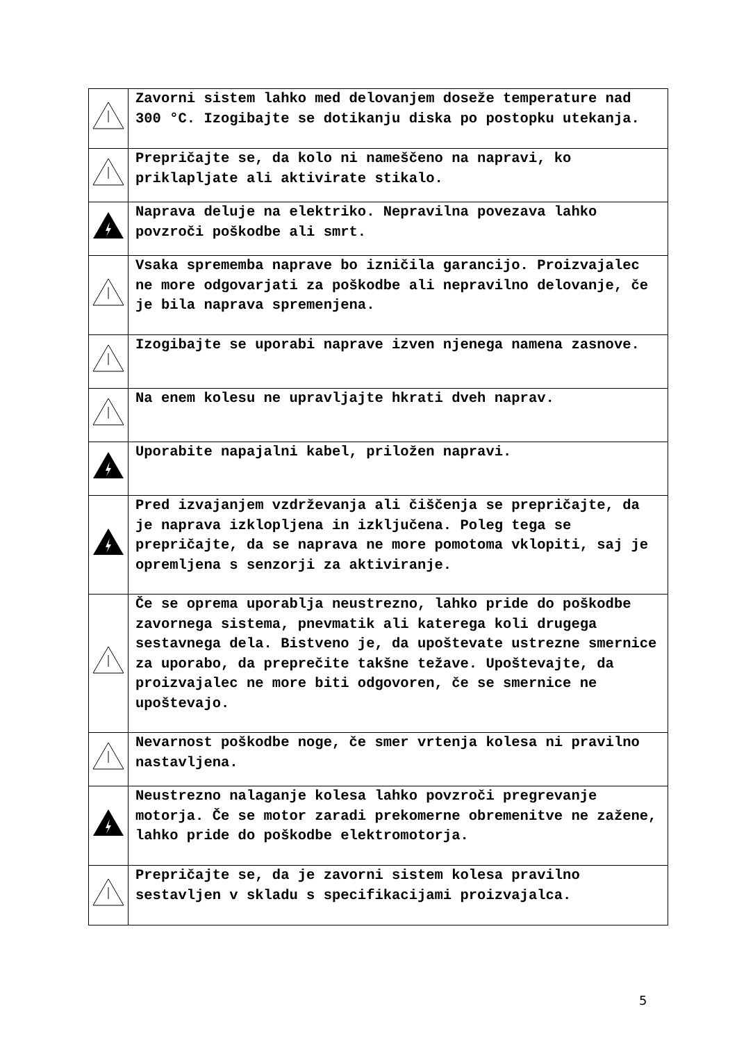| | Zavorni sistem lahko med delovanjem doseže temperature nad 300 °C. Izogibajte se dotikanju diska po postopku utekanja. |
| | Prepričajte se, da kolo ni nameščeno na napravi, ko priklapljate ali aktivirate stikalo. |
| | Naprava deluje na elektriko. Nepravilna povezava lahko povzroči poškodbe ali smrt. |
| | Vsaka sprememba naprave bo izničila garancijo. Proizvajalec ne more odgovarjati za poškodbe ali nepravilno delovanje, če je bila naprava spremenjena. |
| | Izogibajte se uporabi naprave izven njenega namena zasnove. |
| | Na enem kolesu ne upravljajte hkrati dveh naprav. |
| | Uporabite napajalni kabel, priložen napravi. |
| | Pred izvajanjem vzdrževanja ali čiščenja se prepričajte, da je naprava izklopljena in izključena. Poleg tega se prepričajte, da se naprava ne more pomotoma vklopiti, saj je opremljena s senzorji za aktiviranje. |
| | Če se oprema uporablja neustrezno, lahko pride do poškodbe zavornega sistema, pnevmatik ali katerega koli drugega sestavnega dela. Bistveno je, da upoštevate ustrezne smernice za uporabo, da preprečite takšne težave. Upoštevajte, da proizvajalec ne more biti odgovoren, če se smernice ne upoštevajo. |
| | Nevarnost poškodbe noge, če smer vrtenja kolesa ni pravilno nastavljena. |
| | Neustrezno nalaganje kolesa lahko povzroči pregrevanje motorja. Če se motor zaradi prekomerne obremenitve ne zažene, lahko pride do poškodbe elektromotorja. |
| | Prepričajte se, da je zavorni sistem kolesa pravilno sestavljen v skladu s specifikacijami proizvajalca. |
5